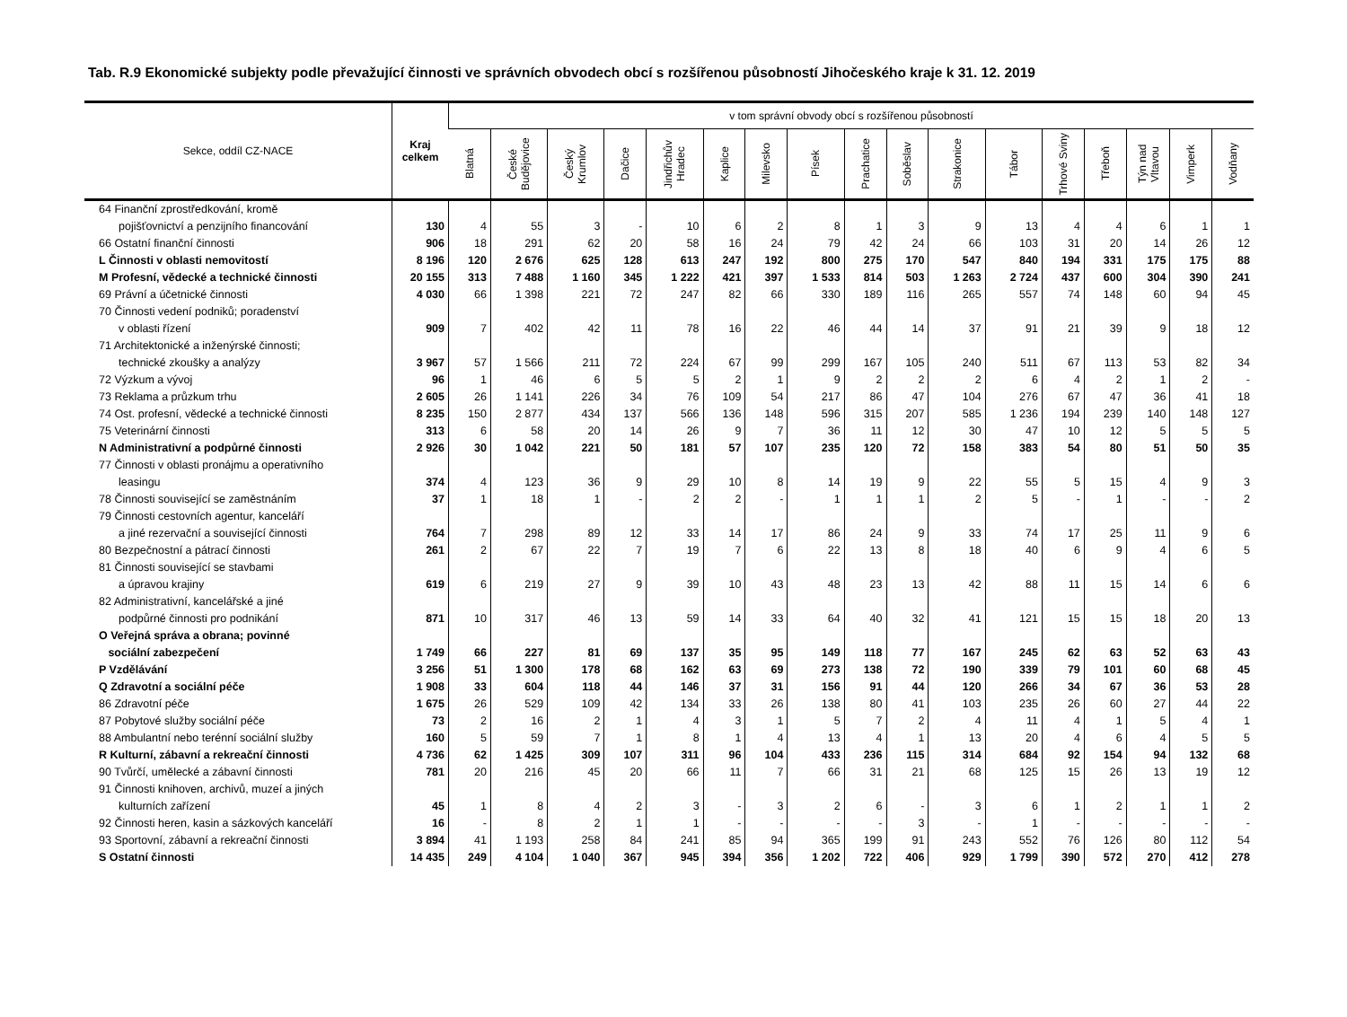Tab. R.9 Ekonomické subjekty podle převažující činnosti ve správních obvodech obcí s rozšířenou působností Jihočeského kraje k 31. 12. 2019
| Sekce, oddíl CZ-NACE | Kraj celkem | v tom správní obvody obcí s rozšířenou působností | | | | | | | | | | | | | | | | |
| --- | --- | --- | --- | --- | --- | --- | --- | --- | --- | --- | --- | --- | --- | --- | --- | --- | --- | --- |
| | | Blatná | České Budějovice | Český Krumlov | Dačice | Jindřichův Hradec | Kaplice | Milevsko | Písek | Prachatice | Soběslav | Strakonice | Tábor | Trhové Sviny | Třeboň | Týn nad Vltavou | Vimperk | Vodňany |
| 64 Finanční zprostředkování, kromě pojišťovnictví a penzijního financování | 130 | 4 | 55 | 3 | - | 10 | 6 | 2 | 8 | 1 | 3 | 9 | 13 | 4 | 4 | 6 | 1 | 1 |
| 66 Ostatní finanční činnosti | 906 | 18 | 291 | 62 | 20 | 58 | 16 | 24 | 79 | 42 | 24 | 66 | 103 | 31 | 20 | 14 | 26 | 12 |
| L Činnosti v oblasti nemovitostí | 8 196 | 120 | 2 676 | 625 | 128 | 613 | 247 | 192 | 800 | 275 | 170 | 547 | 840 | 194 | 331 | 175 | 175 | 88 |
| M Profesní, vědecké a technické činnosti | 20 155 | 313 | 7 488 | 1 160 | 345 | 1 222 | 421 | 397 | 1 533 | 814 | 503 | 1 263 | 2 724 | 437 | 600 | 304 | 390 | 241 |
| 69 Právní a účetnické činnosti | 4 030 | 66 | 1 398 | 221 | 72 | 247 | 82 | 66 | 330 | 189 | 116 | 265 | 557 | 74 | 148 | 60 | 94 | 45 |
| 70 Činnosti vedení podniků; poradenství v oblasti řízení | 909 | 7 | 402 | 42 | 11 | 78 | 16 | 22 | 46 | 44 | 14 | 37 | 91 | 21 | 39 | 9 | 18 | 12 |
| 71 Architektonické a inženýrské činnosti; technické zkoušky a analýzy | 3 967 | 57 | 1 566 | 211 | 72 | 224 | 67 | 99 | 299 | 167 | 105 | 240 | 511 | 67 | 113 | 53 | 82 | 34 |
| 72 Výzkum a vývoj | 96 | 1 | 46 | 6 | 5 | 5 | 2 | 1 | 9 | 2 | 2 | 2 | 6 | 4 | 2 | 1 | 2 | - |
| 73 Reklama a průzkum trhu | 2 605 | 26 | 1 141 | 226 | 34 | 76 | 109 | 54 | 217 | 86 | 47 | 104 | 276 | 67 | 47 | 36 | 41 | 18 |
| 74 Ost. profesní, vědecké a technické činnosti | 8 235 | 150 | 2 877 | 434 | 137 | 566 | 136 | 148 | 596 | 315 | 207 | 585 | 1 236 | 194 | 239 | 140 | 148 | 127 |
| 75 Veterinární činnosti | 313 | 6 | 58 | 20 | 14 | 26 | 9 | 7 | 36 | 11 | 12 | 30 | 47 | 10 | 12 | 5 | 5 | 5 |
| N Administrativní a podpůrné činnosti | 2 926 | 30 | 1 042 | 221 | 50 | 181 | 57 | 107 | 235 | 120 | 72 | 158 | 383 | 54 | 80 | 51 | 50 | 35 |
| 77 Činnosti v oblasti pronájmu a operativního leasingu | 374 | 4 | 123 | 36 | 9 | 29 | 10 | 8 | 14 | 19 | 9 | 22 | 55 | 5 | 15 | 4 | 9 | 3 |
| 78 Činnosti související se zaměstnáním | 37 | 1 | 18 | 1 | - | 2 | 2 | - | 1 | 1 | 1 | 2 | 5 | - | 1 | - | - | 2 |
| 79 Činnosti cestovních agentur, kanceláří a jiné rezervační a související činnosti | 764 | 7 | 298 | 89 | 12 | 33 | 14 | 17 | 86 | 24 | 9 | 33 | 74 | 17 | 25 | 11 | 9 | 6 |
| 80 Bezpečnostní a pátrací činnosti | 261 | 2 | 67 | 22 | 7 | 19 | 7 | 6 | 22 | 13 | 8 | 18 | 40 | 6 | 9 | 4 | 6 | 5 |
| 81 Činnosti související se stavbami a úpravou krajiny | 619 | 6 | 219 | 27 | 9 | 39 | 10 | 43 | 48 | 23 | 13 | 42 | 88 | 11 | 15 | 14 | 6 | 6 |
| 82 Administrativní, kancelářské a jiné podpůrné činnosti pro podnikání | 871 | 10 | 317 | 46 | 13 | 59 | 14 | 33 | 64 | 40 | 32 | 41 | 121 | 15 | 15 | 18 | 20 | 13 |
| O Veřejná správa a obrana; povinné sociální zabezpečení | 1 749 | 66 | 227 | 81 | 69 | 137 | 35 | 95 | 149 | 118 | 77 | 167 | 245 | 62 | 63 | 52 | 63 | 43 |
| P Vzdělávání | 3 256 | 51 | 1 300 | 178 | 68 | 162 | 63 | 69 | 273 | 138 | 72 | 190 | 339 | 79 | 101 | 60 | 68 | 45 |
| Q Zdravotní a sociální péče | 1 908 | 33 | 604 | 118 | 44 | 146 | 37 | 31 | 156 | 91 | 44 | 120 | 266 | 34 | 67 | 36 | 53 | 28 |
| 86 Zdravotní péče | 1 675 | 26 | 529 | 109 | 42 | 134 | 33 | 26 | 138 | 80 | 41 | 103 | 235 | 26 | 60 | 27 | 44 | 22 |
| 87 Pobytové služby sociální péče | 73 | 2 | 16 | 2 | 1 | 4 | 3 | 1 | 5 | 7 | 2 | 4 | 11 | 4 | 1 | 5 | 4 | 1 |
| 88 Ambulantní nebo terénní sociální služby | 160 | 5 | 59 | 7 | 1 | 8 | 1 | 4 | 13 | 4 | 1 | 13 | 20 | 4 | 6 | 4 | 5 | 5 |
| R Kulturní, zábavní a rekreační činnosti | 4 736 | 62 | 1 425 | 309 | 107 | 311 | 96 | 104 | 433 | 236 | 115 | 314 | 684 | 92 | 154 | 94 | 132 | 68 |
| 90 Tvůrčí, umělecké a zábavní činnosti | 781 | 20 | 216 | 45 | 20 | 66 | 11 | 7 | 66 | 31 | 21 | 68 | 125 | 15 | 26 | 13 | 19 | 12 |
| 91 Činnosti knihoven, archivů, muzeí a jiných kulturních zařízení | 45 | 1 | 8 | 4 | 2 | 3 | - | 3 | 2 | 6 | - | 3 | 6 | 1 | 2 | 1 | 1 | 2 |
| 92 Činnosti heren, kasin a sázkových kanceláří | 16 | - | 8 | 2 | 1 | 1 | - | - | - | - | 3 | - | 1 | - | - | - | - | - |
| 93 Sportovní, zábavní a rekreační činnosti | 3 894 | 41 | 1 193 | 258 | 84 | 241 | 85 | 94 | 365 | 199 | 91 | 243 | 552 | 76 | 126 | 80 | 112 | 54 |
| S Ostatní činnosti | 14 435 | 249 | 4 104 | 1 040 | 367 | 945 | 394 | 356 | 1 202 | 722 | 406 | 929 | 1 799 | 390 | 572 | 270 | 412 | 278 |